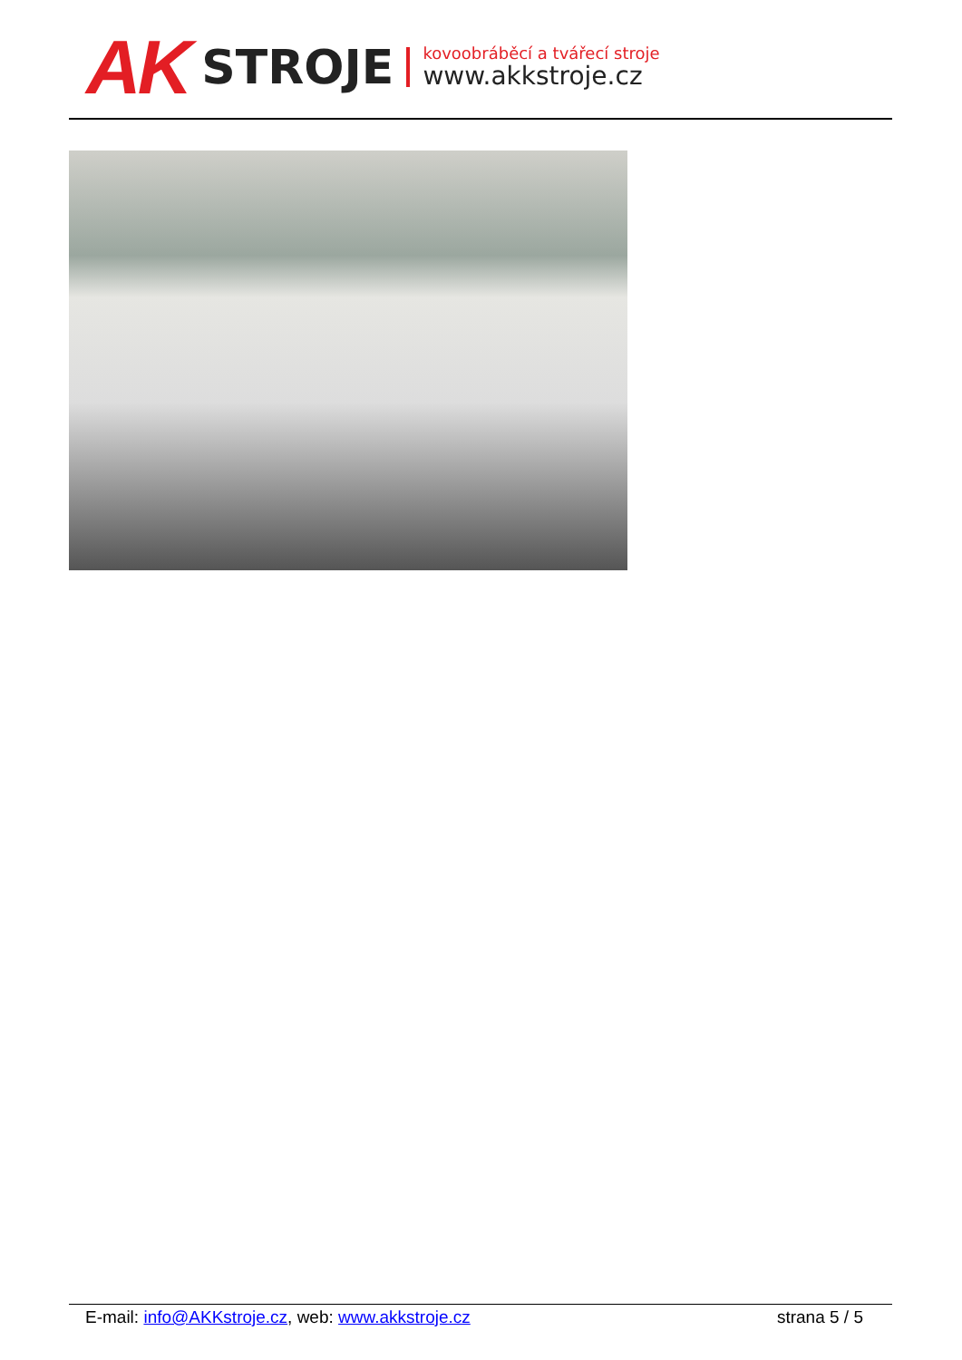AK
STROJE
kovoobráběcí a tvářecí stroje
www.akkstroje.cz
E-mail: info@AKKstroje.cz, web: www.akkstroje.cz
strana 5 / 5